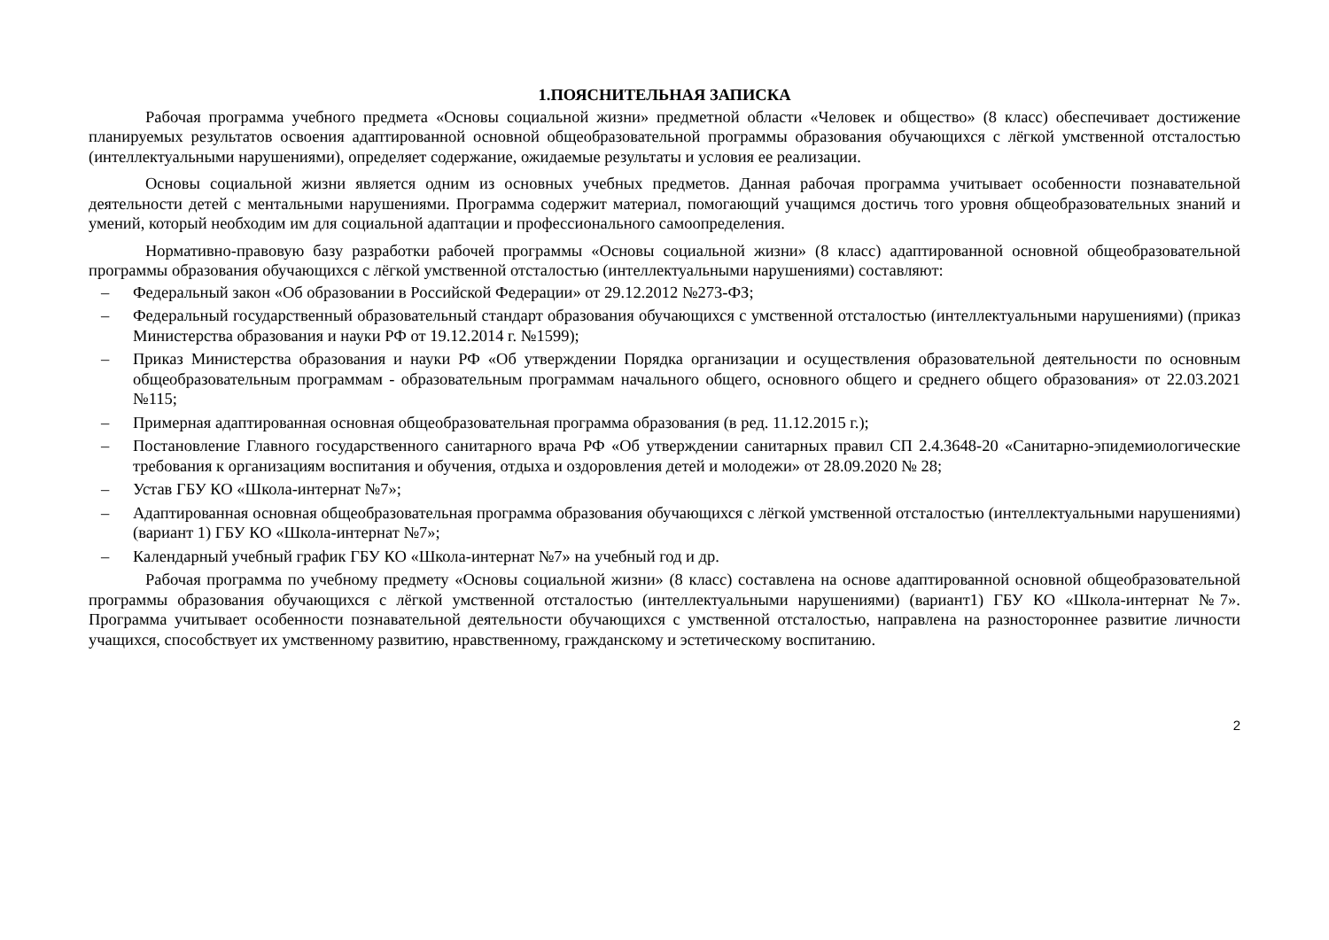1.ПОЯСНИТЕЛЬНАЯ ЗАПИСКА
Рабочая программа учебного предмета «Основы социальной жизни» предметной области «Человек и общество» (8 класс) обеспечивает достижение планируемых результатов освоения адаптированной основной общеобразовательной программы образования обучающихся с лёгкой умственной отсталостью (интеллектуальными нарушениями), определяет содержание, ожидаемые результаты и условия ее реализации.
Основы социальной жизни является одним из основных учебных предметов. Данная рабочая программа учитывает особенности познавательной деятельности детей с ментальными нарушениями. Программа содержит материал, помогающий учащимся достичь того уровня общеобразовательных знаний и умений, который необходим им для социальной адаптации и профессионального самоопределения.
Нормативно-правовую базу разработки рабочей программы «Основы социальной жизни» (8 класс) адаптированной основной общеобразовательной программы образования обучающихся с лёгкой умственной отсталостью (интеллектуальными нарушениями) составляют:
– Федеральный закон «Об образовании в Российской Федерации» от 29.12.2012 №273-ФЗ;
– Федеральный государственный образовательный стандарт образования обучающихся с умственной отсталостью (интеллектуальными нарушениями) (приказ Министерства образования и науки РФ от 19.12.2014 г. №1599);
– Приказ Министерства образования и науки РФ «Об утверждении Порядка организации и осуществления образовательной деятельности по основным общеобразовательным программам - образовательным программам начального общего, основного общего и среднего общего образования» от 22.03.2021 №115;
– Примерная адаптированная основная общеобразовательная программа образования (в ред. 11.12.2015 г.);
– Постановление Главного государственного санитарного врача РФ «Об утверждении санитарных правил СП 2.4.3648-20 «Санитарно-эпидемиологические требования к организациям воспитания и обучения, отдыха и оздоровления детей и молодежи» от 28.09.2020 № 28;
– Устав ГБУ КО «Школа-интернат №7»;
– Адаптированная основная общеобразовательная программа образования обучающихся с лёгкой умственной отсталостью (интеллектуальными нарушениями) (вариант 1) ГБУ КО «Школа-интернат №7»;
– Календарный учебный график ГБУ КО «Школа-интернат №7» на учебный год и др.
Рабочая программа по учебному предмету «Основы социальной жизни» (8 класс) составлена на основе адаптированной основной общеобразовательной программы образования обучающихся с лёгкой умственной отсталостью (интеллектуальными нарушениями) (вариант1) ГБУ КО «Школа-интернат №7». Программа учитывает особенности познавательной деятельности обучающихся с умственной отсталостью, направлена на разностороннее развитие личности учащихся, способствует их умственному развитию, нравственному, гражданскому и эстетическому воспитанию.
2